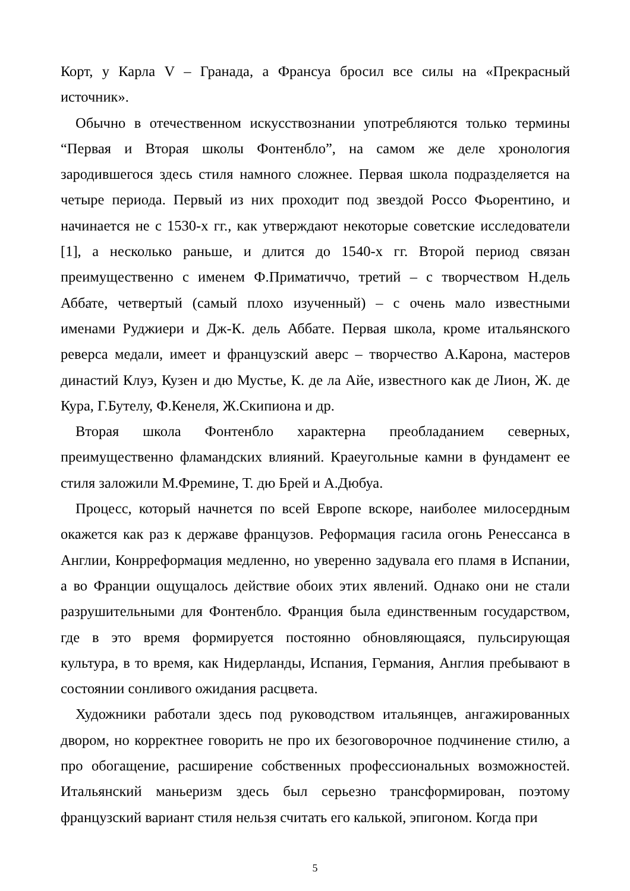Корт, у Карла V – Гранада, а Франсуа бросил все силы на «Прекрасный источник».
Обычно в отечественном искусствознании употребляются только термины “Первая и Вторая школы Фонтенбло”, на самом же деле хронология зародившегося здесь стиля намного сложнее. Первая школа подразделяется на четыре периода. Первый из них проходит под звездой Россо Фьорентино, и начинается не с 1530-х гг., как утверждают некоторые советские исследователи [1], а несколько раньше, и длится до 1540-х гг. Второй период связан преимущественно с именем Ф.Приматиччо, третий – с творчеством Н.дель Аббате, четвертый (самый плохо изученный) – с очень мало известными именами Руджиери и Дж-К. дель Аббате. Первая школа, кроме итальянского реверса медали, имеет и французский аверс – творчество А.Карона, мастеров династий Клуэ, Кузен и дю Мустье, К. де ла Айе, известного как де Лион, Ж. де Кура, Г.Бутелу, Ф.Кенеля, Ж.Скипиона и др.
Вторая школа Фонтенбло характерна преобладанием северных, преимущественно фламандских влияний. Краеугольные камни в фундамент ее стиля заложили М.Фремине, Т. дю Брей и А.Дюбуа.
Процесс, который начнется по всей Европе вскоре, наиболее милосердным окажется как раз к державе французов. Реформация гасила огонь Ренессанса в Англии, Конрреформация медленно, но уверенно задувала его пламя в Испании, а во Франции ощущалось действие обоих этих явлений. Однако они не стали разрушительными для Фонтенбло. Франция была единственным государством, где в это время формируется постоянно обновляющаяся, пульсирующая культура, в то время, как Нидерланды, Испания, Германия, Англия пребывают в состоянии сонливого ожидания расцвета.
Художники работали здесь под руководством итальянцев, ангажированных двором, но корректнее говорить не про их безоговорочное подчинение стилю, а про обогащение, расширение собственных профессиональных возможностей. Итальянский маньеризм здесь был серьезно трансформирован, поэтому французский вариант стиля нельзя считать его калькой, эпигоном. Когда при
5